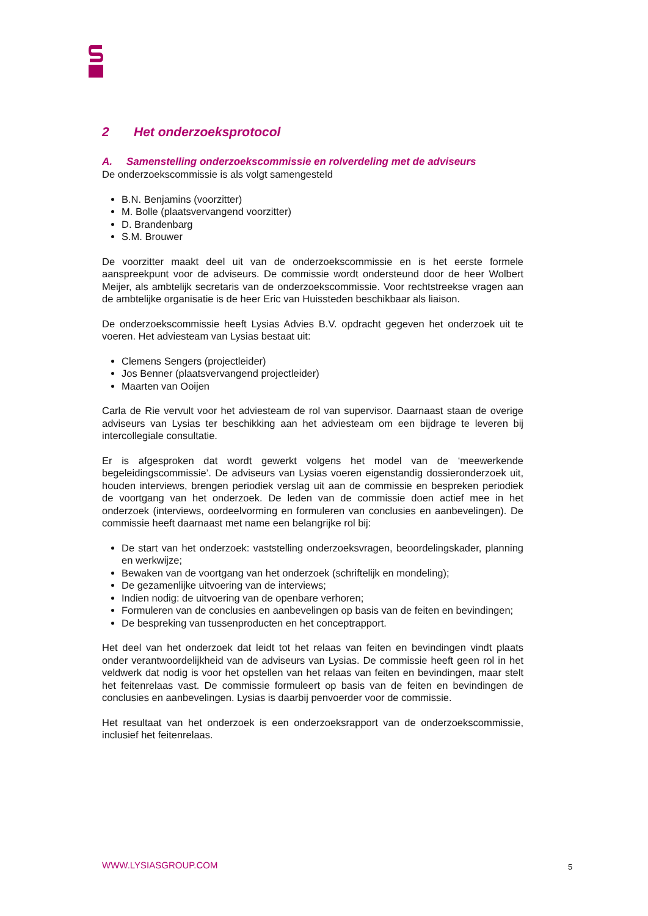2 Het onderzoeksprotocol
A. Samenstelling onderzoekscommissie en rolverdeling met de adviseurs
De onderzoekscommissie is als volgt samengesteld
B.N. Benjamins (voorzitter)
M. Bolle (plaatsvervangend voorzitter)
D. Brandenbarg
S.M. Brouwer
De voorzitter maakt deel uit van de onderzoekscommissie en is het eerste formele aanspreekpunt voor de adviseurs. De commissie wordt ondersteund door de heer Wolbert Meijer, als ambtelijk secretaris van de onderzoekscommissie. Voor rechtstreekse vragen aan de ambtelijke organisatie is de heer Eric van Huissteden beschikbaar als liaison.
De onderzoekscommissie heeft Lysias Advies B.V. opdracht gegeven het onderzoek uit te voeren. Het adviesteam van Lysias bestaat uit:
Clemens Sengers (projectleider)
Jos Benner (plaatsvervangend projectleider)
Maarten van Ooijen
Carla de Rie vervult voor het adviesteam de rol van supervisor. Daarnaast staan de overige adviseurs van Lysias ter beschikking aan het adviesteam om een bijdrage te leveren bij intercollegiale consultatie.
Er is afgesproken dat wordt gewerkt volgens het model van de ‘meewerkende begeleidingscommissie’. De adviseurs van Lysias voeren eigenstandig dossieronderzoek uit, houden interviews, brengen periodiek verslag uit aan de commissie en bespreken periodiek de voortgang van het onderzoek. De leden van de commissie doen actief mee in het onderzoek (interviews, oordeelvorming en formuleren van conclusies en aanbevelingen). De commissie heeft daarnaast met name een belangrijke rol bij:
De start van het onderzoek: vaststelling onderzoeksvragen, beoordelingskader, planning en werkwijze;
Bewaken van de voortgang van het onderzoek (schriftelijk en mondeling);
De gezamenlijke uitvoering van de interviews;
Indien nodig: de uitvoering van de openbare verhoren;
Formuleren van de conclusies en aanbevelingen op basis van de feiten en bevindingen;
De bespreking van tussenproducten en het conceptrapport.
Het deel van het onderzoek dat leidt tot het relaas van feiten en bevindingen vindt plaats onder verantwoordelijkheid van de adviseurs van Lysias. De commissie heeft geen rol in het veldwerk dat nodig is voor het opstellen van het relaas van feiten en bevindingen, maar stelt het feitenrelaas vast. De commissie formuleert op basis van de feiten en bevindingen de conclusies en aanbevelingen. Lysias is daarbij penvoerder voor de commissie.
Het resultaat van het onderzoek is een onderzoeksrapport van de onderzoekscommissie, inclusief het feitenrelaas.
WWW.LYSIASGROUP.COM 5